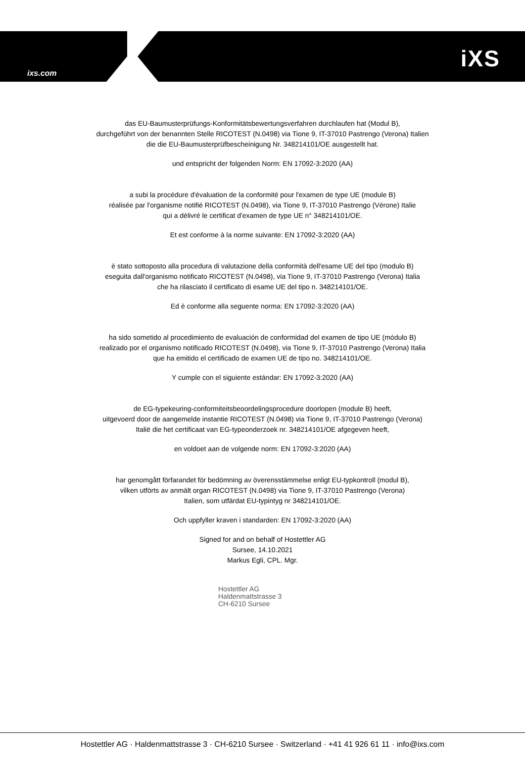ixs.com
iXS
das EU-Baumusterprüfungs-Konformitätsbewertungsverfahren durchlaufen hat (Modul B),
durchgeführt von der benannten Stelle RICOTEST (N.0498) via Tione 9, IT-37010 Pastrengo (Verona) Italien
die die EU-Baumusterprüfbescheinigung Nr. 348214101/OE ausgestellt hat.
und entspricht der folgenden Norm: EN 17092-3:2020 (AA)
a subi la procédure d'évaluation de la conformité pour l'examen de type UE (module B)
réalisée par l'organisme notifié RICOTEST (N.0498), via Tione 9, IT-37010 Pastrengo (Vérone) Italie
qui a délivré le certificat d'examen de type UE n° 348214101/OE.
Et est conforme à la norme suivante: EN 17092-3:2020 (AA)
è stato sottoposto alla procedura di valutazione della conformità dell'esame UE del tipo (modulo B)
eseguita dall'organismo notificato RICOTEST (N.0498), via Tione 9, IT-37010 Pastrengo (Verona) Italia
che ha rilasciato il certificato di esame UE del tipo n. 348214101/OE.
Ed è conforme alla seguente norma: EN 17092-3:2020 (AA)
ha sido sometido al procedimiento de evaluación de conformidad del examen de tipo UE (módulo B)
realizado por el organismo notificado RICOTEST (N.0498), via Tione 9, IT-37010 Pastrengo (Verona) Italia
que ha emitido el certificado de examen UE de tipo no. 348214101/OE.
Y cumple con el siguiente estándar: EN 17092-3:2020 (AA)
de EG-typekeuring-conformiteitsbeoordelingsprocedure doorlopen (module B) heeft,
uitgevoerd door de aangemelde instantie RICOTEST (N.0498) via Tione 9, IT-37010 Pastrengo (Verona)
Italië die het certificaat van EG-typeonderzoek nr. 348214101/OE afgegeven heeft,
en voldoet aan de volgende norm: EN 17092-3:2020 (AA)
har genomgått förfarandet för bedömning av överensstämmelse enligt EU-typkontroll (modul B),
vilken utförts av anmält organ RICOTEST (N.0498) via Tione 9, IT-37010 Pastrengo (Verona)
Italien, som utfärdat EU-typintyg nr 348214101/OE.
Och uppfyller kraven i standarden: EN 17092-3:2020 (AA)
Signed for and on behalf of Hostettler AG
Sursee, 14.10.2021
Markus Egli, CPL. Mgr.
Hostettler AG
Haldenmattstrasse 3
CH-6210 Sursee
Hostettler AG · Haldenmattstrasse 3 · CH-6210 Sursee · Switzerland · +41 41 926 61 11 · info@ixs.com